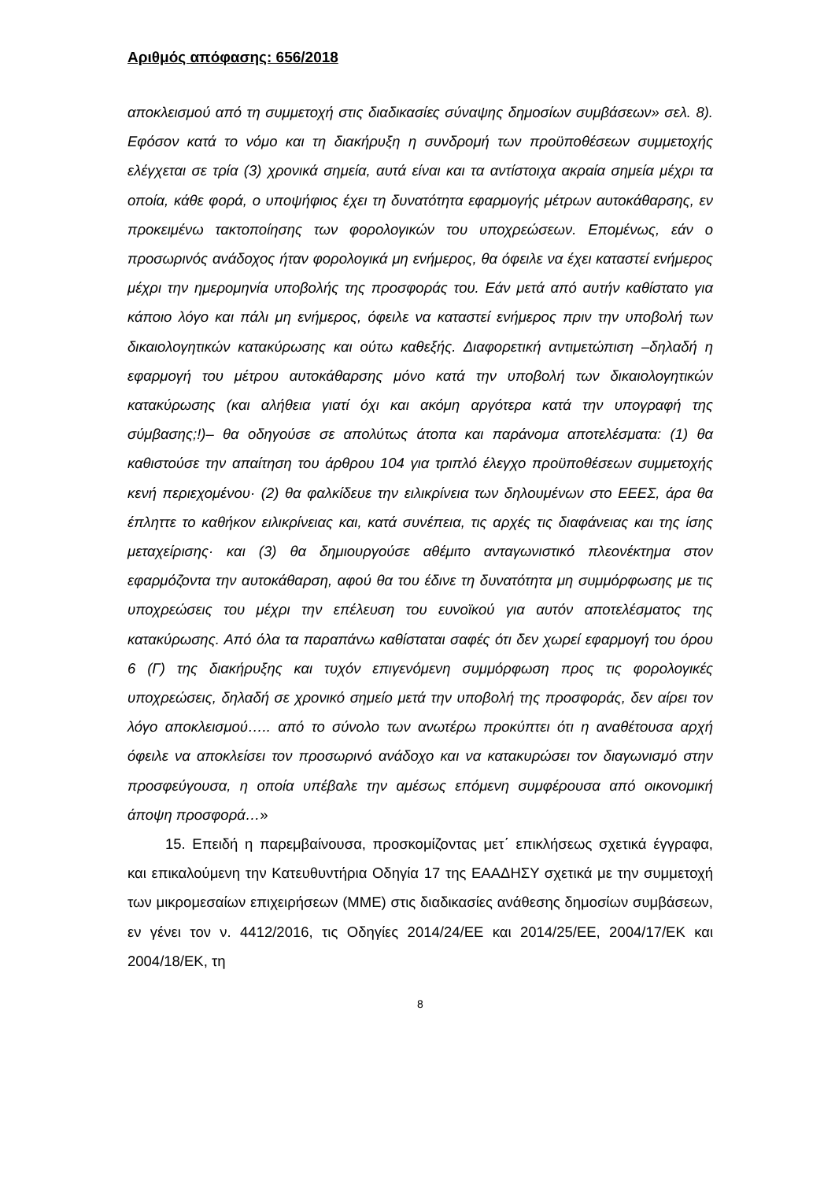Αριθμός απόφασης: 656/2018
αποκλεισμού από τη συμμετοχή στις διαδικασίες σύναψης δημοσίων συμβάσεων» σελ. 8). Εφόσον κατά το νόμο και τη διακήρυξη η συνδρομή των προϋποθέσεων συμμετοχής ελέγχεται σε τρία (3) χρονικά σημεία, αυτά είναι και τα αντίστοιχα ακραία σημεία μέχρι τα οποία, κάθε φορά, ο υποψήφιος έχει τη δυνατότητα εφαρμογής μέτρων αυτοκάθαρσης, εν προκειμένω τακτοποίησης των φορολογικών του υποχρεώσεων. Επομένως, εάν ο προσωρινός ανάδοχος ήταν φορολογικά μη ενήμερος, θα όφειλε να έχει καταστεί ενήμερος μέχρι την ημερομηνία υποβολής της προσφοράς του. Εάν μετά από αυτήν καθίστατο για κάποιο λόγο και πάλι μη ενήμερος, όφειλε να καταστεί ενήμερος πριν την υποβολή των δικαιολογητικών κατακύρωσης και ούτω καθεξής. Διαφορετική αντιμετώπιση –δηλαδή η εφαρμογή του μέτρου αυτοκάθαρσης μόνο κατά την υποβολή των δικαιολογητικών κατακύρωσης (και αλήθεια γιατί όχι και ακόμη αργότερα κατά την υπογραφή της σύμβασης;!)– θα οδηγούσε σε απολύτως άτοπα και παράνομα αποτελέσματα: (1) θα καθιστούσε την απαίτηση του άρθρου 104 για τριπλό έλεγχο προϋποθέσεων συμμετοχής κενή περιεχομένου· (2) θα φαλκίδευε την ειλικρίνεια των δηλουμένων στο ΕΕΕΣ, άρα θα έπληττε το καθήκον ειλικρίνειας και, κατά συνέπεια, τις αρχές τις διαφάνειας και της ίσης μεταχείρισης· και (3) θα δημιουργούσε αθέμιτο ανταγωνιστικό πλεονέκτημα στον εφαρμόζοντα την αυτοκάθαρση, αφού θα του έδινε τη δυνατότητα μη συμμόρφωσης με τις υποχρεώσεις του μέχρι την επέλευση του ευνοϊκού για αυτόν αποτελέσματος της κατακύρωσης. Από όλα τα παραπάνω καθίσταται σαφές ότι δεν χωρεί εφαρμογή του όρου 6 (Γ) της διακήρυξης και τυχόν επιγενόμενη συμμόρφωση προς τις φορολογικές υποχρεώσεις, δηλαδή σε χρονικό σημείο μετά την υποβολή της προσφοράς, δεν αίρει τον λόγο αποκλεισμού….. από το σύνολο των ανωτέρω προκύπτει ότι η αναθέτουσα αρχή όφειλε να αποκλείσει τον προσωρινό ανάδοχο και να κατακυρώσει τον διαγωνισμό στην προσφεύγουσα, η οποία υπέβαλε την αμέσως επόμενη συμφέρουσα από οικονομική άποψη προσφορά…»
15. Επειδή η παρεμβαίνουσα, προσκομίζοντας μετ΄ επικλήσεως σχετικά έγγραφα, και επικαλούμενη την Κατευθυντήρια Οδηγία 17 της ΕΑΑΔΗΣΥ σχετικά με την συμμετοχή των μικρομεσαίων επιχειρήσεων (ΜΜΕ) στις διαδικασίες ανάθεσης δημοσίων συμβάσεων, εν γένει τον ν. 4412/2016, τις Οδηγίες 2014/24/ΕΕ και 2014/25/ΕΕ, 2004/17/ΕΚ και 2004/18/ΕΚ, τη
8